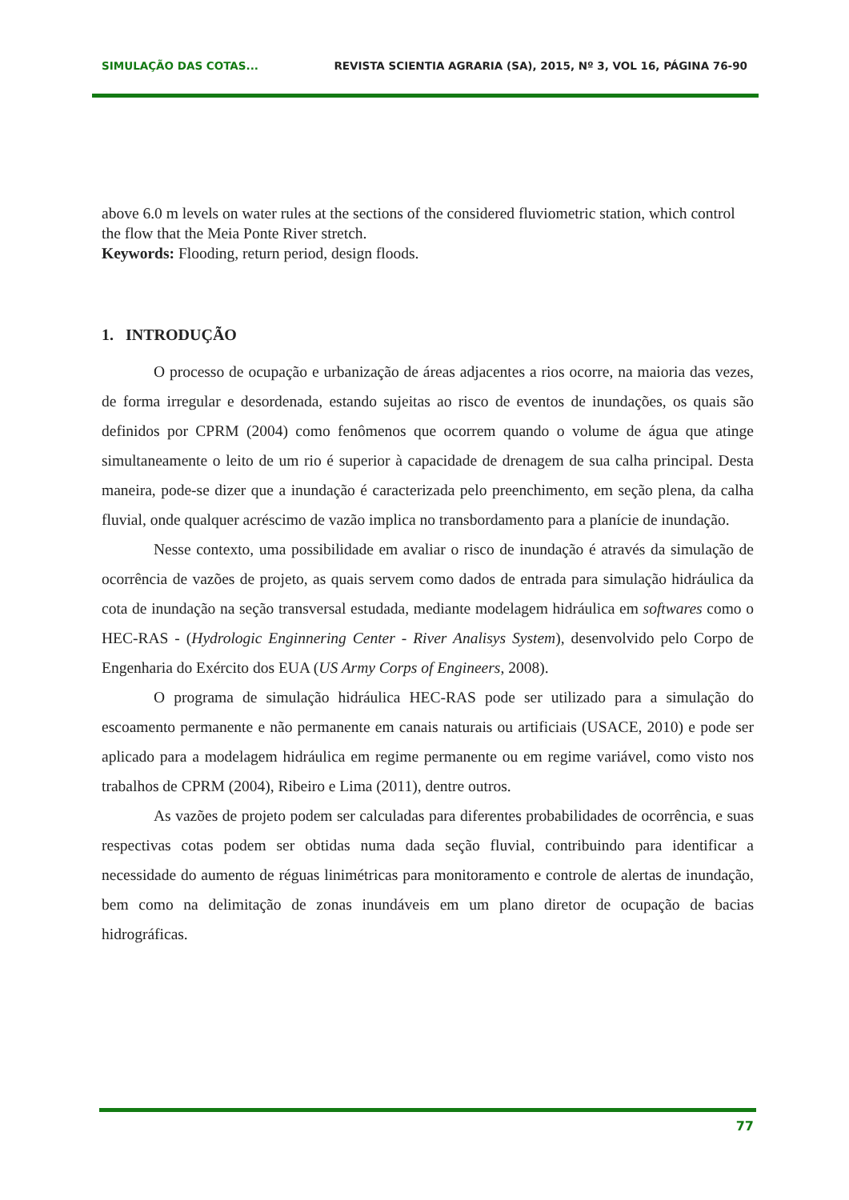SIMULAÇÃO DAS COTAS... REVISTA SCIENTIA AGRARIA (SA), 2015, Nº 3, VOL 16, PÁGINA 76-90
above 6.0 m levels on water rules at the sections of the considered fluviometric station, which control the flow that the Meia Ponte River stretch.
Keywords: Flooding, return period, design floods.
1. INTRODUÇÃO
O processo de ocupação e urbanização de áreas adjacentes a rios ocorre, na maioria das vezes, de forma irregular e desordenada, estando sujeitas ao risco de eventos de inundações, os quais são definidos por CPRM (2004) como fenômenos que ocorrem quando o volume de água que atinge simultaneamente o leito de um rio é superior à capacidade de drenagem de sua calha principal. Desta maneira, pode-se dizer que a inundação é caracterizada pelo preenchimento, em seção plena, da calha fluvial, onde qualquer acréscimo de vazão implica no transbordamento para a planície de inundação.
Nesse contexto, uma possibilidade em avaliar o risco de inundação é através da simulação de ocorrência de vazões de projeto, as quais servem como dados de entrada para simulação hidráulica da cota de inundação na seção transversal estudada, mediante modelagem hidráulica em softwares como o HEC-RAS - (Hydrologic Enginnering Center - River Analisys System), desenvolvido pelo Corpo de Engenharia do Exército dos EUA (US Army Corps of Engineers, 2008).
O programa de simulação hidráulica HEC-RAS pode ser utilizado para a simulação do escoamento permanente e não permanente em canais naturais ou artificiais (USACE, 2010) e pode ser aplicado para a modelagem hidráulica em regime permanente ou em regime variável, como visto nos trabalhos de CPRM (2004), Ribeiro e Lima (2011), dentre outros.
As vazões de projeto podem ser calculadas para diferentes probabilidades de ocorrência, e suas respectivas cotas podem ser obtidas numa dada seção fluvial, contribuindo para identificar a necessidade do aumento de réguas linimétricas para monitoramento e controle de alertas de inundação, bem como na delimitação de zonas inundáveis em um plano diretor de ocupação de bacias hidrográficas.
77